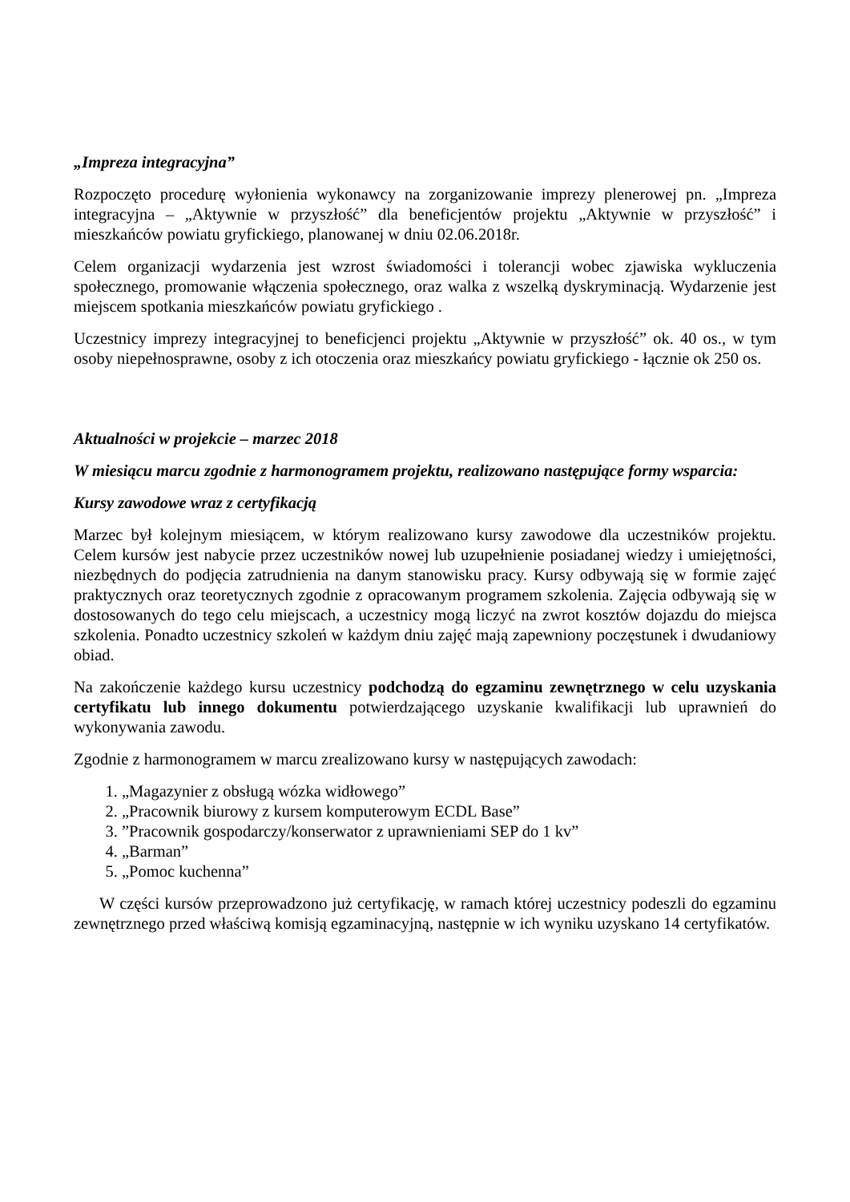„Impreza integracyjna”
Rozpoczęto procedurę wyłonienia wykonawcy na zorganizowanie imprezy plenerowej pn. „Impreza integracyjna – „Aktywnie w przyszłość” dla beneficjentów projektu „Aktywnie w przyszłość” i mieszkańców powiatu gryfickiego, planowanej w dniu 02.06.2018r.
Celem organizacji wydarzenia jest wzrost świadomości i tolerancji wobec zjawiska wykluczenia społecznego, promowanie włączenia społecznego, oraz walka z wszelką dyskryminacją. Wydarzenie jest miejscem spotkania mieszkańców powiatu gryfickiego .
Uczestnicy imprezy integracyjnej to beneficjenci projektu „Aktywnie w przyszłość” ok. 40 os., w tym osoby niepełnosprawne, osoby z ich otoczenia oraz mieszkańcy powiatu gryfickiego - łącznie ok 250 os.
Aktualności w projekcie – marzec 2018
W miesiącu marcu zgodnie z harmonogramem projektu, realizowano następujące formy wsparcia:
Kursy zawodowe wraz z certyfikacją
Marzec był kolejnym miesiącem, w którym realizowano kursy zawodowe dla uczestników projektu. Celem kursów jest nabycie przez uczestników nowej lub uzupełnienie posiadanej wiedzy i umiejętności, niezbędnych do podjęcia zatrudnienia na danym stanowisku pracy. Kursy odbywają się w formie zajęć praktycznych oraz teoretycznych zgodnie z opracowanym programem szkolenia. Zajęcia odbywają się w dostosowanych do tego celu miejscach, a uczestnicy mogą liczyć na zwrot kosztów dojazdu do miejsca szkolenia. Ponadto uczestnicy szkoleń w każdym dniu zajęć mają zapewniony poczęstunek i dwudaniowy obiad.
Na zakończenie każdego kursu uczestnicy podchodzą do egzaminu zewnętrznego w celu uzyskania certyfikatu lub innego dokumentu potwierdzającego uzyskanie kwalifikacji lub uprawnień do wykonywania zawodu.
Zgodnie z harmonogramem w marcu zrealizowano kursy w następujących zawodach:
1. „Magazynier z obsługą wózka widłowego”
2. „Pracownik biurowy z kursem komputerowym ECDL Base”
3. ”Pracownik gospodarczy/konserwator z uprawnieniami SEP do 1 kv”
4. „Barman”
5. „Pomoc kuchenna”
W części kursów przeprowadzono już certyfikację, w ramach której uczestnicy podeszli do egzaminu zewnętrznego przed właściwą komisją egzaminacyjną, następnie w ich wyniku uzyskano 14 certyfikatów.